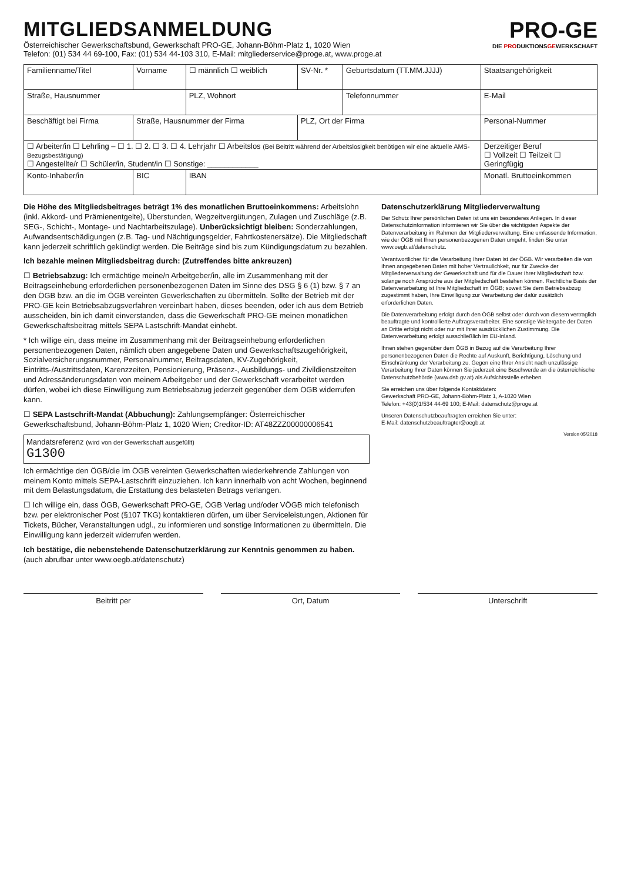MITGLIEDSANMELDUNG
Österreichischer Gewerkschaftsbund, Gewerkschaft PRO-GE, Johann-Böhm-Platz 1, 1020 Wien
Telefon: (01) 534 44 69-100, Fax: (01) 534 44-103 310, E-Mail: mitgliederservice@proge.at, www.proge.at
PRO-GE
DIE PRODUKTIONSGEWERKSCHAFT
| Familienname/Titel | Vorname | ☐ männlich ☐ weiblich | SV-Nr. * | Geburtsdatum (TT.MM.JJJJ) | Staatsangehörigkeit |
| Straße, Hausnummer | | PLZ, Wohnort | | Telefonnummer | E-Mail |
| Beschäftigt bei Firma | Straße, Hausnummer der Firma | | PLZ, Ort der Firma | | Personal-Nummer |
| ☐ Arbeiter/in ☐ Lehrling – ☐ 1. ☐ 2. ☐ 3. ☐ 4. Lehrjahr ☐ Arbeitslos (Bei Beitritt während der Arbeitslosigkeit benötigen wir eine aktuelle AMS-Bezugsbestätigung) ☐ Angestellte/r ☐ Schüler/in, Student/in ☐ Sonstige: ____________ | | | | | Derzeitiger Beruf ☐ Vollzeit ☐ Teilzeit ☐ Geringfügig |
| Konto-Inhaber/in | BIC | IBAN | | | Monatl. Bruttoeinkommen |
Die Höhe des Mitgliedsbeitrages beträgt 1% des monatlichen Bruttoeinkommens: Arbeitslohn (inkl. Akkord- und Prämienentgelte), Überstunden, Wegzeitvergütungen, Zulagen und Zuschläge (z.B. SEG-, Schicht-, Montage- und Nachtarbeitszulage). Unberücksichtigt bleiben: Sonderzahlungen, Aufwandsentschädigungen (z.B. Tag- und Nächtigungsgelder, Fahrtkostenersätze). Die Mitgliedschaft kann jederzeit schriftlich gekündigt werden. Die Beiträge sind bis zum Kündigungsdatum zu bezahlen.
Ich bezahle meinen Mitgliedsbeitrag durch: (Zutreffendes bitte ankreuzen)
☐ Betriebsabzug: Ich ermächtige meine/n Arbeitgeber/in, alle im Zusammenhang mit der Beitragseinhebung erforderlichen personenbezogenen Daten im Sinne des DSG § 6 (1) bzw. § 7 an den ÖGB bzw. an die im ÖGB vereinten Gewerkschaften zu übermitteln. Sollte der Betrieb mit der PRO-GE kein Betriebsabzugsverfahren vereinbart haben, dieses beenden, oder ich aus dem Betrieb ausscheiden, bin ich damit einverstanden, dass die Gewerkschaft PRO-GE meinen monatlichen Gewerkschaftsbeitrag mittels SEPA Lastschrift-Mandat einhebt.
* Ich willige ein, dass meine im Zusammenhang mit der Beitragseinhebung erforderlichen personenbezogenen Daten, nämlich oben angegebene Daten und Gewerkschaftszugehörigkeit, Sozialversicherungsnummer, Personalnummer, Beitragsdaten, KV-Zugehörigkeit, Eintritts-/Austrittsdaten, Karenzzeiten, Pensionierung, Präsenz-, Ausbildungs- und Zivildienstzeiten und Adressänderungsdaten von meinem Arbeitgeber und der Gewerkschaft verarbeitet werden dürfen, wobei ich diese Einwilligung zum Betriebsabzug jederzeit gegenüber dem ÖGB widerrufen kann.
☐ SEPA Lastschrift-Mandat (Abbuchung): Zahlungsempfänger: Österreichischer Gewerkschaftsbund, Johann-Böhm-Platz 1, 1020 Wien; Creditor-ID: AT48ZZZ00000006541
Mandatsreferenz (wird von der Gewerkschaft ausgefüllt)
G1300
Ich ermächtige den ÖGB/die im ÖGB vereinten Gewerkschaften wiederkehrende Zahlungen von meinem Konto mittels SEPA-Lastschrift einzuziehen. Ich kann innerhalb von acht Wochen, beginnend mit dem Belastungsdatum, die Erstattung des belasteten Betrags verlangen.
☐ Ich willige ein, dass ÖGB, Gewerkschaft PRO-GE, ÖGB Verlag und/oder VÖGB mich telefonisch bzw. per elektronischer Post (§107 TKG) kontaktieren dürfen, um über Serviceleistungen, Aktionen für Tickets, Bücher, Veranstaltungen udgl., zu informieren und sonstige Informationen zu übermitteln. Die Einwilligung kann jederzeit widerrufen werden.
Ich bestätige, die nebenstehende Datenschutzerklärung zur Kenntnis genommen zu haben.
(auch abrufbar unter www.oegb.at/datenschutz)
Datenschutzerklärung Mitgliederverwaltung
Der Schutz Ihrer persönlichen Daten ist uns ein besonderes Anliegen. In dieser Datenschutzinformation informieren wir Sie über die wichtigsten Aspekte der Datenverarbeitung im Rahmen der Mitgliederverwaltung. Eine umfassende Information, wie der ÖGB mit Ihren personenbezogenen Daten umgeht, finden Sie unter www.oegb.at/datenschutz.
Verantwortlicher für die Verarbeitung Ihrer Daten ist der ÖGB. Wir verarbeiten die von Ihnen angegebenen Daten mit hoher Vertraulichkeit, nur für Zwecke der Mitgliederverwaltung der Gewerkschaft und für die Dauer Ihrer Mitgliedschaft bzw. solange noch Ansprüche aus der Mitgliedschaft bestehen können. Rechtliche Basis der Datenverarbeitung ist Ihre Mitgliedschaft im ÖGB; soweit Sie dem Betriebsabzug zugestimmt haben, Ihre Einwilligung zur Verarbeitung der dafür zusätzlich erforderlichen Daten.
Die Datenverarbeitung erfolgt durch den ÖGB selbst oder durch von diesem vertraglich beauftragte und kontrollierte Auftragsverarbeiter. Eine sonstige Weitergabe der Daten an Dritte erfolgt nicht oder nur mit Ihrer ausdrücklichen Zustimmung. Die Datenverarbeitung erfolgt ausschließlich im EU-Inland.
Ihnen stehen gegenüber dem ÖGB in Bezug auf die Verarbeitung Ihrer personenbezogenen Daten die Rechte auf Auskunft, Berichtigung, Löschung und Einschränkung der Verarbeitung zu. Gegen eine Ihrer Ansicht nach unzulässige Verarbeitung Ihrer Daten können Sie jederzeit eine Beschwerde an die österreichische Datenschutzbehörde (www.dsb.gv.at) als Aufsichtsstelle erheben.
Sie erreichen uns über folgende Kontaktdaten:
Gewerkschaft PRO-GE, Johann-Böhm-Platz 1, A-1020 Wien
Telefon: +43(0)1/534 44-69 100; E-Mail: datenschutz@proge.at
Unseren Datenschutzbeauftragten erreichen Sie unter:
E-Mail: datenschutzbeauftragter@oegb.at
Version 05/2018
Beitritt per Ort, Datum Unterschrift